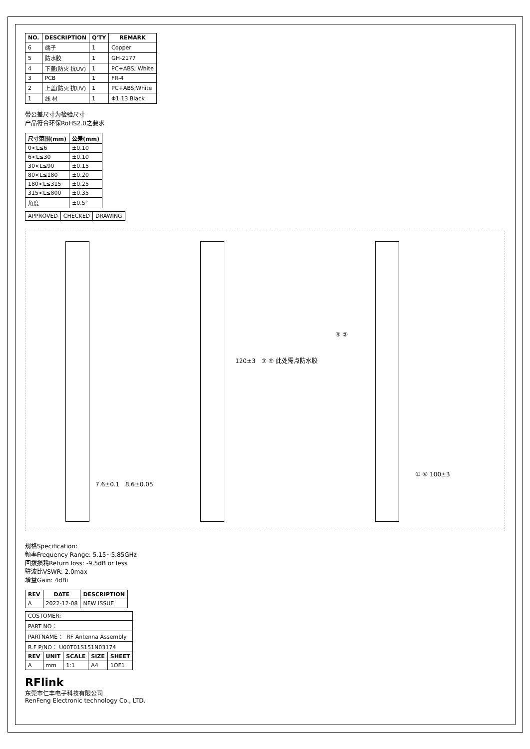| NO. | DESCRIPTION | Q'TY | REMARK |
| --- | --- | --- | --- |
| 6 | 端子 | 1 | Copper |
| 5 | 防水胶 | 1 | GH-2177 |
| 4 | 下盖(防火 抗UV) | 1 | PC+ABS; White |
| 3 | PCB | 1 | FR-4 |
| 2 | 上盖(防火 抗UV) | 1 | PC+ABS;White |
| 1 | 线 材 | 1 | Φ1.13 Black |
带公差尺寸为检验尺寸
产品符合环保RoHS2.0之要求
| 尺寸范围(mm) | 公差(mm) |
| --- | --- |
| 0<L≤6 | ±0.10 |
| 6<L≤30 | ±0.10 |
| 30<L≤90 | ±0.15 |
| 80<L≤180 | ±0.20 |
| 180<L≤315 | ±0.25 |
| 315<L≤800 | ±0.35 |
| 角度 | ±0.5° |
| APPROVED | CHECKED | DRAWING |
7.6±0.1 8.6±0.05
120±3 ③ ⑤ 此处需点防水胶
④ ②
① ⑥ 100±3
规格Specification:
频率Frequency Range: 5.15~5.85GHz
回拨损耗Return loss: -9.5dB or less
驻波比VSWR: 2.0max
增益Gain: 4dBi
| REV | DATE | DESCRIPTION |
| --- | --- | --- |
| A | 2022-12-08 | NEW ISSUE |
| COSTOMER: | | | | |
| PART NO ： | | | | |
| PARTNAME ： RF Antenna Assembly | | | | |
| R.F P/NO ：U00T01S151N03174 | | | | |
| REV | UNIT | SCALE | SIZE | SHEET |
| A | mm | 1:1 | A4 | 1OF1 |
RFlink
东莞市仁丰电子科技有限公司
RenFeng Electronic technology Co., LTD.